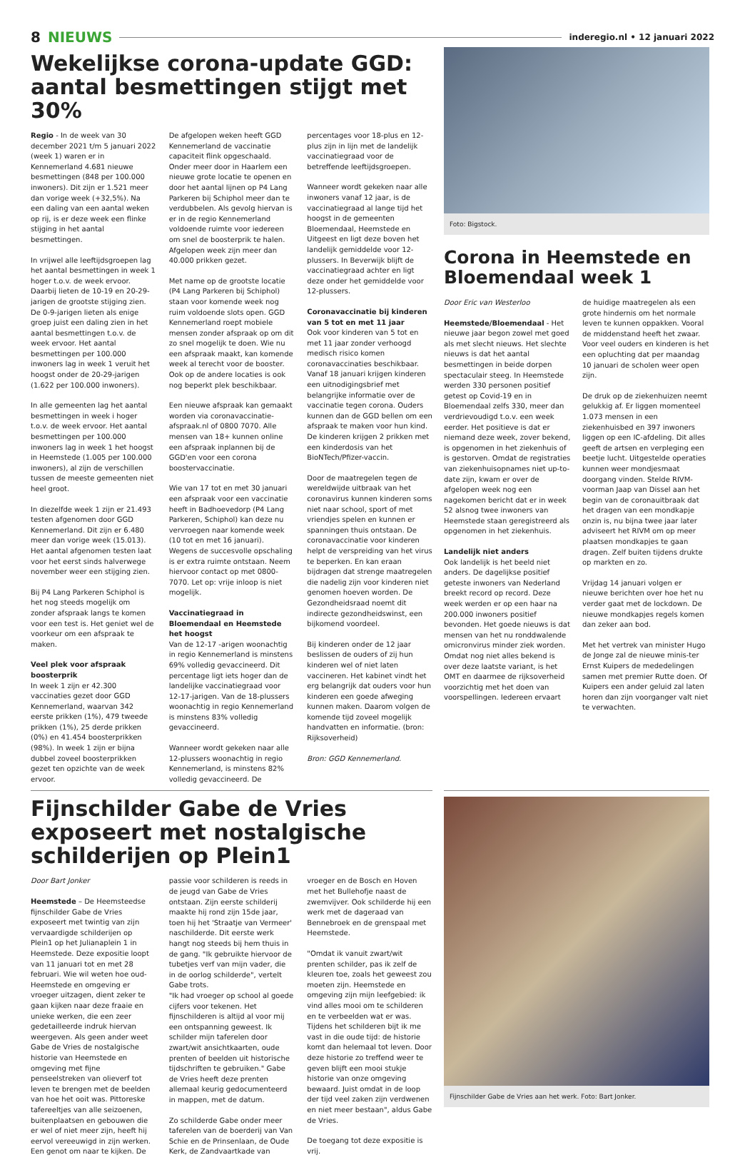8 NIEUWS inderegio.nl • 12 januari 2022
Wekelijkse corona-update GGD: aantal besmettingen stijgt met 30%
Regio - In de week van 30 december 2021 t/m 5 januari 2022 (week 1) waren er in Kennemerland 4.681 nieuwe besmettingen (848 per 100.000 inwoners). Dit zijn er 1.521 meer dan vorige week (+32,5%). Na een daling van een aantal weken op rij, is er deze week een flinke stijging in het aantal besmettingen.
In vrijwel alle leeftijdsgroepen lag het aantal besmettingen in week 1 hoger t.o.v. de week ervoor. Daarbij lieten de 10-19 en 20-29-jarigen de grootste stijging zien. De 0-9-jarigen lieten als enige groep juist een daling zien in het aantal besmettingen t.o.v. de week ervoor. Het aantal besmettingen per 100.000 inwoners lag in week 1 veruit het hoogst onder de 20-29-jarigen (1.622 per 100.000 inwoners).
In alle gemeenten lag het aantal besmettingen in week i hoger t.o.v. de week ervoor. Het aantal besmettingen per 100.000 inwoners lag in week 1 het hoogst in Heemstede (1.005 per 100.000 inwoners), al zijn de verschillen tussen de meeste gemeenten niet heel groot.
In diezelfde week 1 zijn er 21.493 testen afgenomen door GGD Kennemerland. Dit zijn er 6.480 meer dan vorige week (15.013). Het aantal afgenomen testen laat voor het eerst sinds halverwege november weer een stijging zien.
Bij P4 Lang Parkeren Schiphol is het nog steeds mogelijk om zonder afspraak langs te komen voor een test is. Het geniet wel de voorkeur om een afspraak te maken.
Veel plek voor afspraak boosterprik
In week 1 zijn er 42.300 vaccinaties gezet door GGD Kennemerland, waarvan 342 eerste prikken (1%), 479 tweede prikken (1%), 25 derde prikken (0%) en 41.454 boosterprikken (98%). In week 1 zijn er bijna dubbel zoveel boosterprikken gezet ten opzichte van de week ervoor.
De afgelopen weken heeft GGD Kennemerland de vaccinatie capaciteit flink opgeschaald. Onder meer door in Haarlem een nieuwe grote locatie te openen en door het aantal lijnen op P4 Lang Parkeren bij Schiphol meer dan te verdubbelen. Als gevolg hiervan is er in de regio Kennemerland voldoende ruimte voor iedereen om snel de boosterprik te halen. Afgelopen week zijn meer dan 40.000 prikken gezet.
Met name op de grootste locatie (P4 Lang Parkeren bij Schiphol) staan voor komende week nog ruim voldoende slots open. GGD Kennemerland roept mobiele mensen zonder afspraak op om dit zo snel mogelijk te doen. Wie nu een afspraak maakt, kan komende week al terecht voor de booster. Ook op de andere locaties is ook nog beperkt plek beschikbaar.
Een nieuwe afspraak kan gemaakt worden via coronavaccinatie-afspraak.nl of 0800 7070. Alle mensen van 18+ kunnen online een afspraak inplannen bij de GGD'en voor een corona boostervaccinatie.
Wie van 17 tot en met 30 januari een afspraak voor een vaccinatie heeft in Badhoevedorp (P4 Lang Parkeren, Schiphol) kan deze nu vervroegen naar komende week (10 tot en met 16 januari). Wegens de succesvolle opschaling is er extra ruimte ontstaan. Neem hiervoor contact op met 0800-7070. Let op: vrije inloop is niet mogelijk.
Vaccinatiegraad in Bloemendaal en Heemstede het hoogst
Van de 12-17 -arigen woonachtig in regio Kennemerland is minstens 69% volledig gevaccineerd. Dit percentage ligt iets hoger dan de landelijke vaccinatiegraad voor 12-17-jarigen. Van de 18-plussers woonachtig in regio Kennemerland is minstens 83% volledig gevaccineerd.
Wanneer wordt gekeken naar alle 12-plussers woonachtig in regio Kennemerland, is minstens 82% volledig gevaccineerd. De percentages voor 18-plus en 12-plus zijn in lijn met de landelijk vaccinatiegraad voor de betreffende leeftijdsgroepen.
Wanneer wordt gekeken naar alle inwoners vanaf 12 jaar, is de vaccinatiegraad al lange tijd het hoogst in de gemeenten Bloemendaal, Heemstede en Uitgeest en ligt deze boven het landelijk gemiddelde voor 12-plussers. In Beverwijk blijft de vaccinatiegraad achter en ligt deze onder het gemiddelde voor 12-plussers.
Coronavaccinatie bij kinderen van 5 tot en met 11 jaar
Ook voor kinderen van 5 tot en met 11 jaar zonder verhoogd medisch risico komen coronavaccinaties beschikbaar. Vanaf 18 januari krijgen kinderen een uitnodigingsbrief met belangrijke informatie over de vaccinatie tegen corona. Ouders kunnen dan de GGD bellen om een afspraak te maken voor hun kind. De kinderen krijgen 2 prikken met een kinderdosis van het BioNTech/Pfizer-vaccin.
Door de maatregelen tegen de wereldwijde uitbraak van het coronavirus kunnen kinderen soms niet naar school, sport of met vriendjes spelen en kunnen er spanningen thuis ontstaan. De coronavaccinatie voor kinderen helpt de verspreiding van het virus te beperken. En kan eraan bijdragen dat strenge maatregelen die nadelig zijn voor kinderen niet genomen hoeven worden. De Gezondheidsraad noemt dit indirecte gezondheidswinst, een bijkomend voordeel.
Bij kinderen onder de 12 jaar beslissen de ouders of zij hun kinderen wel of niet laten vaccineren. Het kabinet vindt het erg belangrijk dat ouders voor hun kinderen een goede afweging kunnen maken. Daarom volgen de komende tijd zoveel mogelijk handvatten en informatie. (bron: Rijksoverheid)
Bron: GGD Kennemerland.
Foto: Bigstock.
Corona in Heemstede en Bloemendaal week 1
Door Eric van Westerloo
Heemstede/Bloemendaal - Het nieuwe jaar begon zowel met goed als met slecht nieuws. Het slechte nieuws is dat het aantal besmettingen in beide dorpen spectaculair steeg. In Heemstede werden 330 personen positief getest op Covid-19 en in Bloemendaal zelfs 330, meer dan verdrievoudigd t.o.v. een week eerder. Het positieve is dat er niemand deze week, zover bekend, is opgenomen in het ziekenhuis of is gestorven. Omdat de registraties van ziekenhuisopnames niet up-to-date zijn, kwam er over de afgelopen week nog een nagekomen bericht dat er in week 52 alsnog twee inwoners van Heemstede staan geregistreerd als opgenomen in het ziekenhuis.
Landelijk niet anders
Ook landelijk is het beeld niet anders. De dagelijkse positief geteste inwoners van Nederland breekt record op record. Deze week werden er op een haar na 200.000 inwoners positief bevonden. Het goede nieuws is dat mensen van het nu ronddwalende omicronvirus minder ziek worden. Omdat nog niet alles bekend is over deze laatste variant, is het OMT en daarmee de rijksoverheid voorzichtig met het doen van voorspellingen. Iedereen ervaart de huidige maatregelen als een grote hindernis om het normale leven te kunnen oppakken. Vooral de middenstand heeft het zwaar. Voor veel ouders en kinderen is het een opluchting dat per maandag 10 januari de scholen weer open zijn.
De druk op de ziekenhuizen neemt gelukkig af. Er liggen momenteel 1.073 mensen in een ziekenhuisbed en 397 inwoners liggen op een IC-afdeling. Dit alles geeft de artsen en verpleging een beetje lucht. Uitgestelde operaties kunnen weer mondjesmaat doorgang vinden. Stelde RIVM-voorman Jaap van Dissel aan het begin van de coronauitbraak dat het dragen van een mondkapje onzin is, nu bijna twee jaar later adviseert het RIVM om op meer plaatsen mondkapjes te gaan dragen. Zelf buiten tijdens drukte op markten en zo.
Vrijdag 14 januari volgen er nieuwe berichten over hoe het nu verder gaat met de lockdown. De nieuwe mondkapjes regels komen dan zeker aan bod.
Met het vertrek van minister Hugo de Jonge zal de nieuwe minis-ter Ernst Kuipers de mededelingen samen met premier Rutte doen. Of Kuipers een ander geluid zal laten horen dan zijn voorganger valt niet te verwachten.
Fijnschilder Gabe de Vries exposeert met nostalgische schilderijen op Plein1
Door Bart Jonker
Heemstede – De Heemsteedse fijnschilder Gabe de Vries exposeert met twintig van zijn vervaardigde schilderijen op Plein1 op het Julianaplein 1 in Heemstede. Deze expositie loopt van 11 januari tot en met 28 februari. Wie wil weten hoe oud-Heemstede en omgeving er vroeger uitzagen, dient zeker te gaan kijken naar deze fraaie en unieke werken, die een zeer gedetailleerde indruk hiervan weergeven. Als geen ander weet Gabe de Vries de nostalgische historie van Heemstede en omgeving met fijne penseelstreken van olieverf tot leven te brengen met de beelden van hoe het ooit was. Pittoreske tafereeltjes van alle seizoenen, buitenplaatsen en gebouwen die er wel of niet meer zijn, heeft hij eervol vereeuwigd in zijn werken. Een genot om naar te kijken. De passie voor schilderen is reeds in de jeugd van Gabe de Vries ontstaan. Zijn eerste schilderij maakte hij rond zijn 15de jaar, toen hij het 'Straatje van Vermeer' naschilderde. Dit eerste werk hangt nog steeds bij hem thuis in de gang. "Ik gebruikte hiervoor de tubetjes verf van mijn vader, die in de oorlog schilderde", vertelt Gabe trots.
"Ik had vroeger op school al goede cijfers voor tekenen. Het fijnschilderen is altijd al voor mij een ontspanning geweest. Ik schilder mijn taferelen door zwart/wit ansichtkaarten, oude prenten of beelden uit historische tijdschriften te gebruiken." Gabe de Vries heeft deze prenten allemaal keurig gedocumenteerd in mappen, met de datum.
Zo schilderde Gabe onder meer taferelen van de boerderij van Van Schie en de Prinsenlaan, de Oude Kerk, de Zandvaartkade van vroeger en de Bosch en Hoven met het Bullehofje naast de zwemvijver. Ook schilderde hij een werk met de dageraad van Bennebroek en de grenspaal met Heemstede.
"Omdat ik vanuit zwart/wit prenten schilder, pas ik zelf de kleuren toe, zoals het geweest zou moeten zijn. Heemstede en omgeving zijn mijn leefgebied: ik vind alles mooi om te schilderen en te verbeelden wat er was. Tijdens het schilderen bijt ik me vast in die oude tijd: de historie komt dan helemaal tot leven. Door deze historie zo treffend weer te geven blijft een mooi stukje historie van onze omgeving bewaard. Juist omdat in de loop der tijd veel zaken zijn verdwenen en niet meer bestaan", aldus Gabe de Vries.
De toegang tot deze expositie is vrij.
Fijnschilder Gabe de Vries aan het werk. Foto: Bart Jonker.